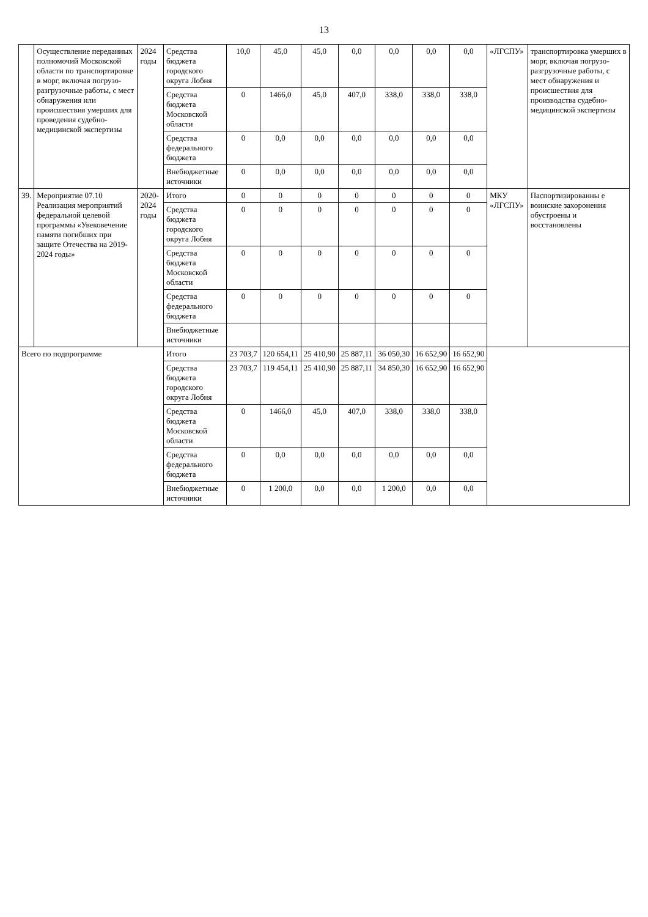13
| | Осуществление переданных полномочий Московской области по транспортировке в морг, включая погрузо-разгрузочные работы, с мест обнаружения или происшествия умерших для проведения судебно-медицинской экспертизы | 2024 годы | Средства бюджета городского округа Лобня | 10,0 | 45,0 | 45,0 | 0,0 | 0,0 | 0,0 | 0,0 | «ЛГСПУ» | транспортировка умерших в морг, включая погрузо-разгрузочные работы, с мест обнаружения и происшествия для производства судебно-медицинской экспертизы |
| | | | Средства бюджета Московской области | 0 | 1466,0 | 45,0 | 407,0 | 338,0 | 338,0 | 338,0 | | |
| | | | Средства федерального бюджета | 0 | 0,0 | 0,0 | 0,0 | 0,0 | 0,0 | 0,0 | | |
| | | | Внебюджетные источники | 0 | 0,0 | 0,0 | 0,0 | 0,0 | 0,0 | 0,0 | | |
| 39. | Мероприятие 07.10 Реализация мероприятий федеральной целевой программы «Увековечение памяти погибших при защите Отечества на 2019-2024 годы» | 2020-2024 годы | Итого | 0 | 0 | 0 | 0 | 0 | 0 | 0 | МКУ «ЛГСПУ» | Паспортизированны е воинские захоронения обустроены и восстановлены |
| | | | Средства бюджета городского округа Лобня | 0 | 0 | 0 | 0 | 0 | 0 | 0 | | |
| | | | Средства бюджета Московской области | 0 | 0 | 0 | 0 | 0 | 0 | 0 | | |
| | | | Средства федерального бюджета | 0 | 0 | 0 | 0 | 0 | 0 | 0 | | |
| | | | Внебюджетные источники | | | | | | | | | |
| Всего по подпрограмме | | | Итого | 23 703,7 | 120 654,11 | 25 410,90 | 25 887,11 | 36 050,30 | 16 652,90 | 16 652,90 | | |
| | | | Средства бюджета городского округа Лобня | 23 703,7 | 119 454,11 | 25 410,90 | 25 887,11 | 34 850,30 | 16 652,90 | 16 652,90 | | |
| | | | Средства бюджета Московской области | 0 | 1466,0 | 45,0 | 407,0 | 338,0 | 338,0 | 338,0 | | |
| | | | Средства федерального бюджета | 0 | 0,0 | 0,0 | 0,0 | 0,0 | 0,0 | 0,0 | | |
| | | | Внебюджетные источники | 0 | 1 200,0 | 0,0 | 0,0 | 1 200,0 | 0,0 | 0,0 | | |